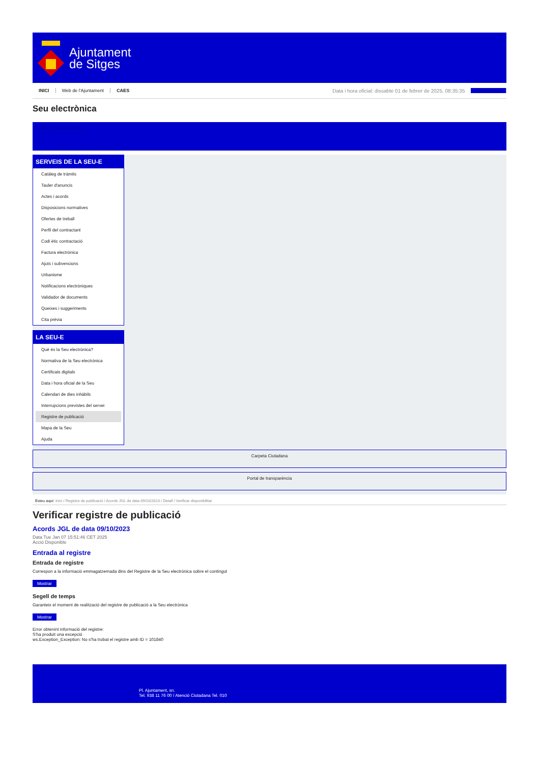Ajuntament
de Sitges
INICI Web de l'Ajuntament CAES Data i hora oficial: dissabte 01 de febrer de 2025, 08:35:35 Sincronitza
Seu electrònica
Obtenir còpia autèntica
SERVEIS DE LA SEU-E
Catàleg de tràmits
Tauler d'anuncis
Actes i acords
Disposicions normatives
Ofertes de treball
Perfil del contractant
Codi ètic contractació
Factura electrònica
Ajuts i subvencions
Urbanisme
Notificacions electròniques
Validador de documents
Queixes i suggeriments
Cita prèvia
LA SEU-E
Què és la Seu electrònica?
Normativa de la Seu electrònica
Certificats digitals
Data i hora oficial de la Seu
Calendari de dies inhàbils
Interrupcions previstes del servei
Registre de publicació
Mapa de la Seu
Ajuda
Carpeta Ciutadana
Portal de transparència
Esteu aquí: Inici / Registre de publicació / Acords JGL de data 09/10/2023 / Detall / Verificar disponibilitat
Verificar registre de publicació
Acords JGL de data 09/10/2023
Data Tue Jan 07 15:51:46 CET 2025
Acció Disponible
Entrada al registre
Entrada de registre
Correspon a la informació emmagatzemada dins del Registre de la Seu electrònica sobre el contingut
Mostrar
Segell de temps
Garanteix el moment de realització del registre de publicació a la Seu electrònica
Mostrar
Error obtenint informació del registre:
S'ha produit una excepció
ws.Exception_Exception: No s'ha trobat el registre amb ID = 101840
Pl. Ajuntament, sn.
Tel. 938 11 76 00 / Atenció Ciutadana Tel. 010